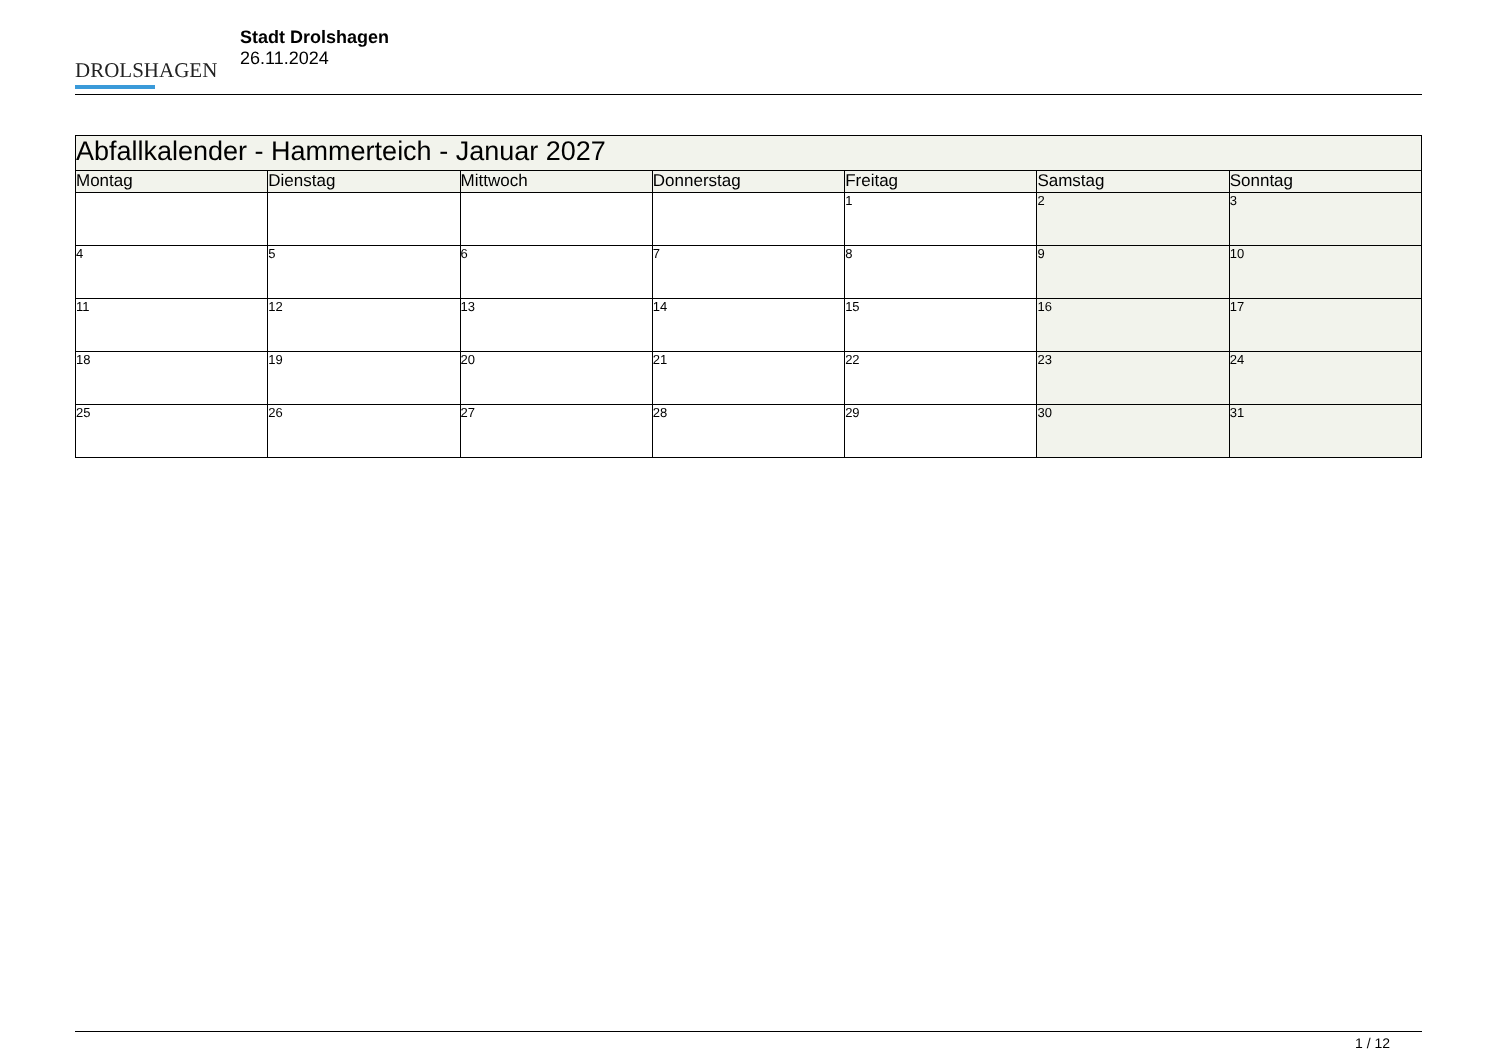DROLSHAGEN
Stadt Drolshagen
26.11.2024
| Abfallkalender - Hammerteich - Januar 2027 | | | | | | |
| --- | --- | --- | --- | --- | --- | --- |
| Montag | Dienstag | Mittwoch | Donnerstag | Freitag | Samstag | Sonntag |
| | | | | 1 | 2 | 3 |
| 4 | 5 | 6 | 7 | 8 | 9 | 10 |
| 11 | 12 | 13 | 14 | 15 | 16 | 17 |
| 18 | 19 | 20 | 21 | 22 | 23 | 24 |
| 25 | 26 | 27 | 28 | 29 | 30 | 31 |
1 / 12